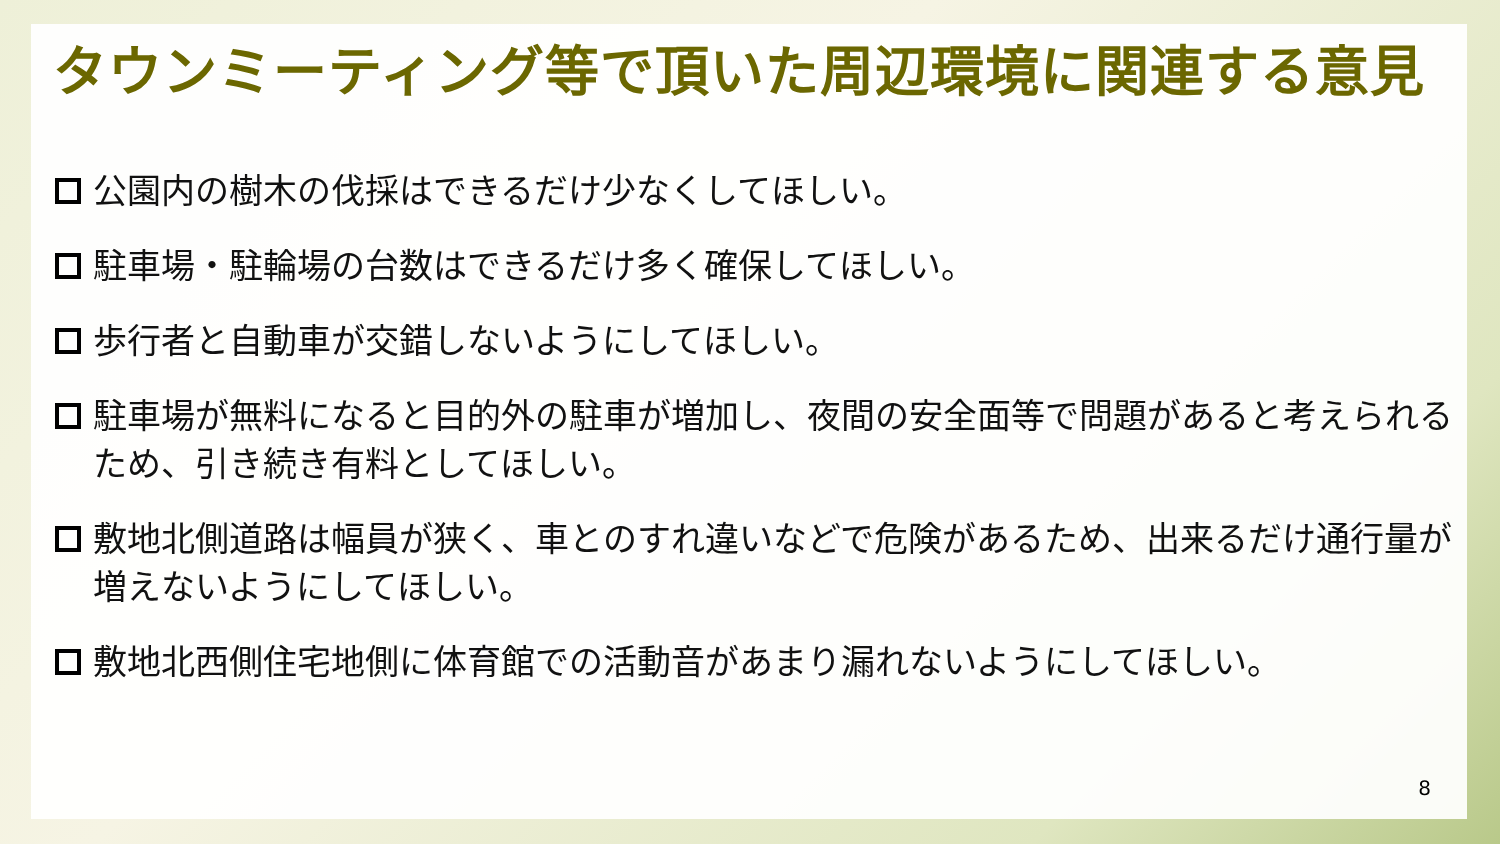タウンミーティング等で頂いた周辺環境に関連する意見
公園内の樹木の伐採はできるだけ少なくしてほしい。
駐車場・駐輪場の台数はできるだけ多く確保してほしい。
歩行者と自動車が交錯しないようにしてほしい。
駐車場が無料になると目的外の駐車が増加し、夜間の安全面等で問題があると考えられるため、引き続き有料としてほしい。
敷地北側道路は幅員が狭く、車とのすれ違いなどで危険があるため、出来るだけ通行量が増えないようにしてほしい。
敷地北西側住宅地側に体育館での活動音があまり漏れないようにしてほしい。
8